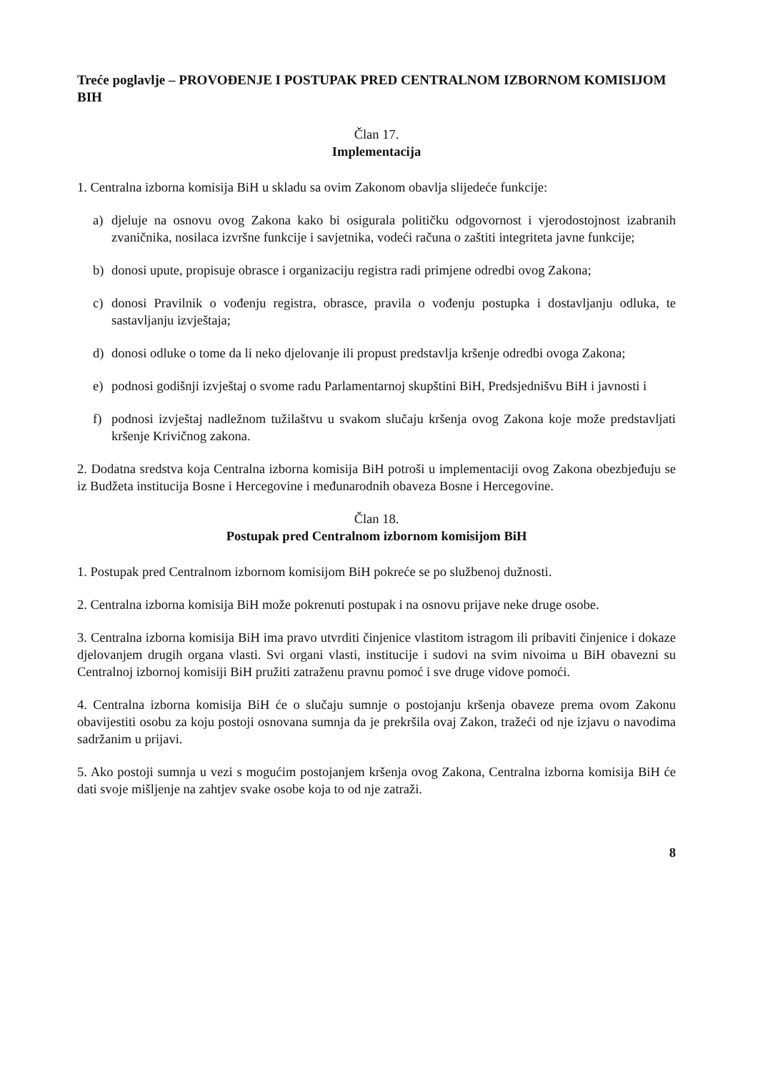Treće poglavlje – PROVOĐENJE I POSTUPAK PRED CENTRALNOM IZBORNOM KOMISIJOM BIH
Član 17.
Implementacija
1. Centralna izborna komisija BiH u skladu sa ovim Zakonom obavlja slijedeće funkcije:
a) djeluje na osnovu ovog Zakona kako bi osigurala političku odgovornost i vjerodostojnost izabranih zvaničnika, nosilaca izvršne funkcije i savjetnika, vodeći računa o zaštiti integriteta javne funkcije;
b) donosi upute, propisuje obrasce i organizaciju registra radi primjene odredbi ovog Zakona;
c) donosi Pravilnik o vođenju registra, obrasce, pravila o vođenju postupka i dostavljanju odluka, te sastavljanju izvještaja;
d) donosi odluke o tome da li neko djelovanje ili propust predstavlja kršenje odredbi ovoga Zakona;
e) podnosi godišnji izvještaj o svome radu Parlamentarnoj skupštini BiH, Predsjednišvu BiH i javnosti i
f) podnosi izvještaj nadležnom tužilaštvu u svakom slučaju kršenja ovog Zakona koje može predstavljati kršenje Krivičnog zakona.
2. Dodatna sredstva koja Centralna izborna komisija BiH potroši u implementaciji ovog Zakona obezbjeđuju se iz Budžeta institucija Bosne i Hercegovine i međunarodnih obaveza Bosne i Hercegovine.
Član 18.
Postupak pred Centralnom izbornom komisijom BiH
1. Postupak pred Centralnom izbornom komisijom BiH pokreće se po službenoj dužnosti.
2. Centralna izborna komisija BiH može pokrenuti postupak i na osnovu prijave neke druge osobe.
3. Centralna izborna komisija BiH ima pravo utvrditi činjenice vlastitom istragom ili pribaviti činjenice i dokaze djelovanjem drugih organa vlasti. Svi organi vlasti, institucije i sudovi na svim nivoima u BiH obavezni su Centralnoj izbornoj komisiji BiH pružiti zatraženu pravnu pomoć i sve druge vidove pomoći.
4. Centralna izborna komisija BiH će o slučaju sumnje o postojanju kršenja obaveze prema ovom Zakonu obavijestiti osobu za koju postoji osnovana sumnja da je prekršila ovaj Zakon, tražeći od nje izjavu o navodima sadržanim u prijavi.
5. Ako postoji sumnja u vezi s mogućim postojanjem kršenja ovog Zakona, Centralna izborna komisija BiH će dati svoje mišljenje na zahtjev svake osobe koja to od nje zatraži.
8